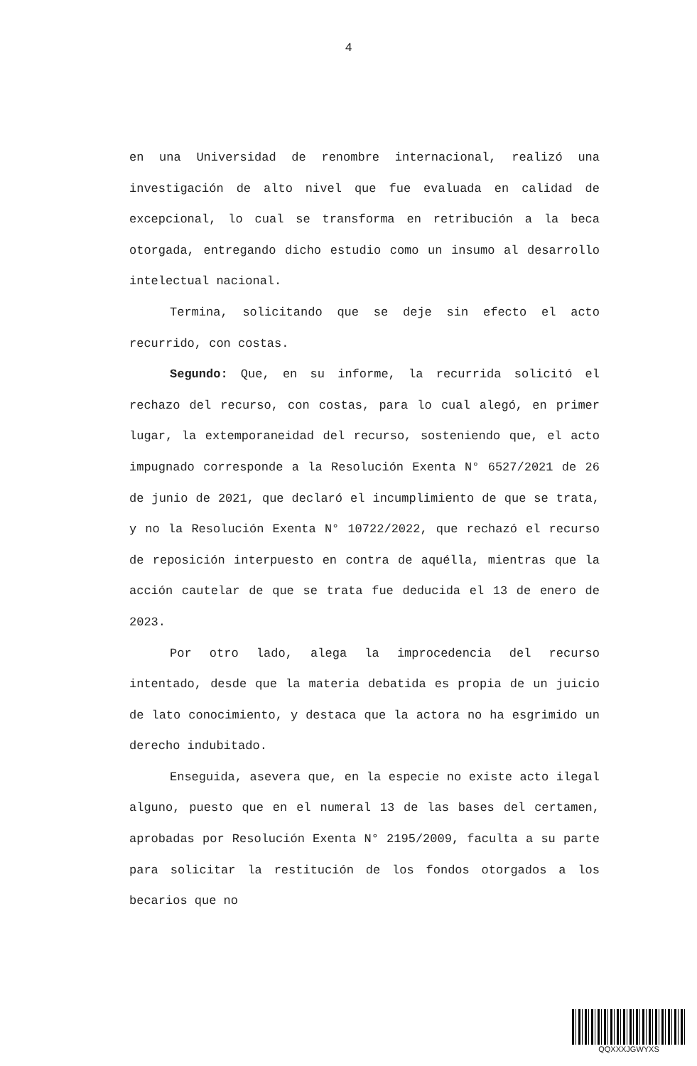4
en una Universidad de renombre internacional, realizó una investigación de alto nivel que fue evaluada en calidad de excepcional, lo cual se transforma en retribución a la beca otorgada, entregando dicho estudio como un insumo al desarrollo intelectual nacional.
Termina, solicitando que se deje sin efecto el acto recurrido, con costas.
Segundo: Que, en su informe, la recurrida solicitó el rechazo del recurso, con costas, para lo cual alegó, en primer lugar, la extemporaneidad del recurso, sosteniendo que, el acto impugnado corresponde a la Resolución Exenta N° 6527/2021 de 26 de junio de 2021, que declaró el incumplimiento de que se trata, y no la Resolución Exenta N° 10722/2022, que rechazó el recurso de reposición interpuesto en contra de aquélla, mientras que la acción cautelar de que se trata fue deducida el 13 de enero de 2023.
Por otro lado, alega la improcedencia del recurso intentado, desde que la materia debatida es propia de un juicio de lato conocimiento, y destaca que la actora no ha esgrimido un derecho indubitado.
Enseguida, asevera que, en la especie no existe acto ilegal alguno, puesto que en el numeral 13 de las bases del certamen, aprobadas por Resolución Exenta N° 2195/2009, faculta a su parte para solicitar la restitución de los fondos otorgados a los becarios que no
QQXXXJGWYXS